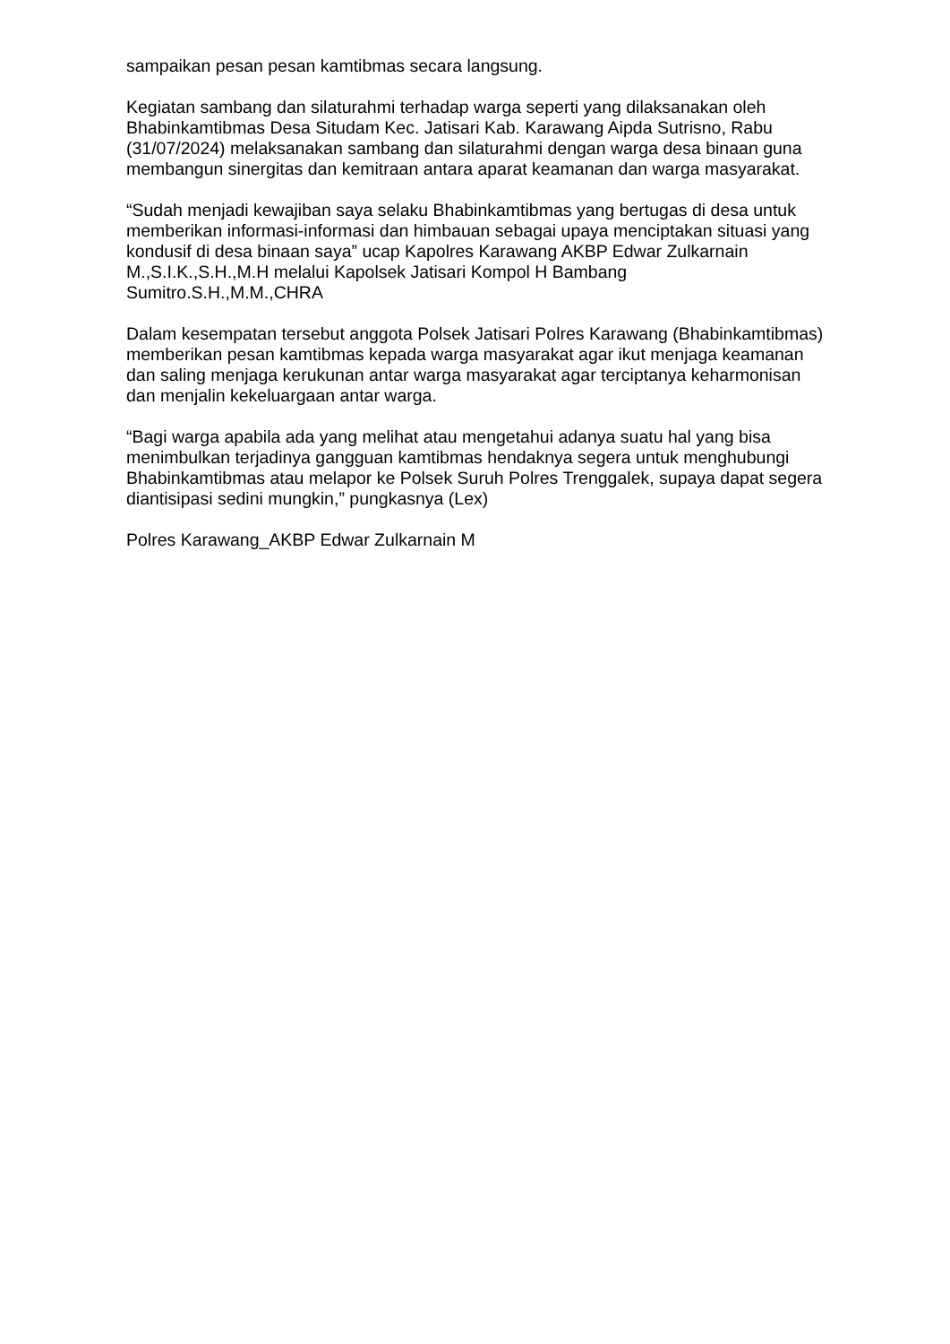sampaikan pesan pesan kamtibmas secara langsung.
Kegiatan sambang dan silaturahmi terhadap warga seperti yang dilaksanakan oleh Bhabinkamtibmas Desa Situdam Kec. Jatisari Kab. Karawang Aipda Sutrisno, Rabu (31/07/2024) melaksanakan sambang dan silaturahmi dengan warga desa binaan guna membangun sinergitas dan kemitraan antara aparat keamanan dan warga masyarakat.
“Sudah menjadi kewajiban saya selaku Bhabinkamtibmas yang bertugas di desa untuk memberikan informasi-informasi dan himbauan sebagai upaya menciptakan situasi yang kondusif di desa binaan saya” ucap Kapolres Karawang AKBP Edwar Zulkarnain M.,S.I.K.,S.H.,M.H melalui Kapolsek Jatisari Kompol H Bambang Sumitro.S.H.,M.M.,CHRA
Dalam kesempatan tersebut anggota Polsek Jatisari Polres Karawang (Bhabinkamtibmas) memberikan pesan kamtibmas kepada warga masyarakat agar ikut menjaga keamanan dan saling menjaga kerukunan antar warga masyarakat agar terciptanya keharmonisan dan menjalin kekeluargaan antar warga.
“Bagi warga apabila ada yang melihat atau mengetahui adanya suatu hal yang bisa menimbulkan terjadinya gangguan kamtibmas hendaknya segera untuk menghubungi Bhabinkamtibmas atau melapor ke Polsek Suruh Polres Trenggalek, supaya dapat segera diantisipasi sedini mungkin,” pungkasnya (Lex)
Polres Karawang_AKBP Edwar Zulkarnain M